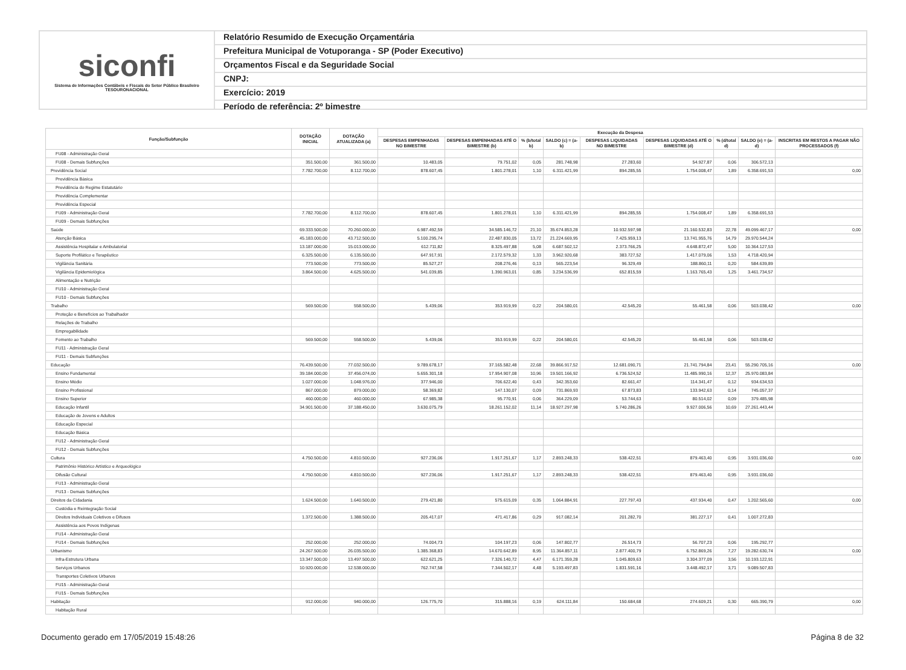siconfi
Sistema de Informações Contábeis e Fiscais do Setor Público Brasileiro
TESOURONACIONAL
Relatório Resumido de Execução Orçamentária
Prefeitura Municipal de Votuporanga - SP (Poder Executivo)
Orçamentos Fiscal e da Seguridade Social
CNPJ:
Exercício: 2019
Período de referência: 2º bimestre
| Função/Subfunção | DOTAÇÃO INICIAL | DOTAÇÃO ATUALIZADA (a) | Execução da Despesa | | | | | | | | |
| --- | --- | --- | --- | --- | --- | --- | --- | --- | --- | --- | --- |
| | | | DESPESAS EMPENHADAS NO BIMESTRE | DESPESAS EMPENHADAS ATÉ O BIMESTRE (b) | % (b/total b) | SALDO (c) = (a-b) | DESPESAS LIQUIDADAS NO BIMESTRE | DESPESAS LIQUIDADAS ATÉ O BIMESTRE (d) | % (d/total d) | SALDO (e) = (a-d) | INSCRITAS EM RESTOS A PAGAR NÃO PROCESSADOS (f) |
| FU08 - Administração Geral | | | | | | | | | | | |
| FU08 - Demais Subfunções | 351.500,00 | 361.500,00 | 10.483,05 | 79.751,02 | 0,05 | 281.748,98 | 27.283,60 | 54.927,87 | 0,06 | 306.572,13 | |
| Previdência Social | 7.782.700,00 | 8.112.700,00 | 878.607,45 | 1.801.278,01 | 1,10 | 6.311.421,99 | 894.285,55 | 1.754.008,47 | 1,89 | 6.358.691,53 | 0,00 |
| Previdência Básica | | | | | | | | | | | |
| Previdência do Regime Estatutário | | | | | | | | | | | |
| Previdência Complementar | | | | | | | | | | | |
| Previdência Especial | | | | | | | | | | | |
| FU09 - Administração Geral | 7.782.700,00 | 8.112.700,00 | 878.607,45 | 1.801.278,01 | 1,10 | 6.311.421,99 | 894.285,55 | 1.754.008,47 | 1,89 | 6.358.691,53 | |
| FU09 - Demais Subfunções | | | | | | | | | | | |
| Saúde | 69.333.500,00 | 70.260.000,00 | 6.987.492,59 | 34.585.146,72 | 21,10 | 35.674.853,28 | 10.932.597,98 | 21.160.532,83 | 22,78 | 49.099.467,17 | 0,00 |
| Atenção Básica | 45.183.000,00 | 43.712.500,00 | 5.100.295,74 | 22.487.830,05 | 13,72 | 21.224.669,95 | 7.425.959,13 | 13.741.955,76 | 14,79 | 29.970.544,24 | |
| Assistência Hospitalar e Ambulatorial | 13.187.000,00 | 15.013.000,00 | 612.711,82 | 8.325.497,88 | 5,08 | 6.687.502,12 | 2.373.766,25 | 4.648.872,47 | 5,00 | 10.364.127,53 | |
| Suporte Profilático e Terapêutico | 6.325.500,00 | 6.135.500,00 | 647.917,91 | 2.172.579,32 | 1,33 | 3.962.920,68 | 383.727,52 | 1.417.079,06 | 1,53 | 4.718.420,94 | |
| Vigilância Sanitária | 773.500,00 | 773.500,00 | 85.527,27 | 208.276,46 | 0,13 | 565.223,54 | 96.329,49 | 188.860,11 | 0,20 | 584.639,89 | |
| Vigilância Epidemiológica | 3.864.500,00 | 4.625.500,00 | 541.039,85 | 1.390.963,01 | 0,85 | 3.234.536,99 | 652.815,59 | 1.163.765,43 | 1,25 | 3.461.734,57 | |
| Alimentação e Nutrição | | | | | | | | | | | |
| FU10 - Administração Geral | | | | | | | | | | | |
| FU10 - Demais Subfunções | | | | | | | | | | | |
| Trabalho | 569.500,00 | 558.500,00 | 5.439,06 | 353.919,99 | 0,22 | 204.580,01 | 42.545,20 | 55.461,58 | 0,06 | 503.038,42 | 0,00 |
| Proteção e Benefícios ao Trabalhador | | | | | | | | | | | |
| Relações de Trabalho | | | | | | | | | | | |
| Empregabilidade | | | | | | | | | | | |
| Fomento ao Trabalho | 569.500,00 | 558.500,00 | 5.439,06 | 353.919,99 | 0,22 | 204.580,01 | 42.545,20 | 55.461,58 | 0,06 | 503.038,42 | |
| FU11 - Administração Geral | | | | | | | | | | | |
| FU11 - Demais Subfunções | | | | | | | | | | | |
| Educação | 76.439.500,00 | 77.032.500,00 | 9.789.678,17 | 37.165.582,48 | 22,68 | 39.866.917,52 | 12.681.090,71 | 21.741.794,84 | 23,41 | 55.290.705,16 | 0,00 |
| Ensino Fundamental | 39.184.000,00 | 37.456.074,00 | 5.655.301,18 | 17.954.907,08 | 10,96 | 19.501.166,92 | 6.736.524,52 | 11.485.990,16 | 12,37 | 25.970.083,84 | |
| Ensino Médio | 1.027.000,00 | 1.048.976,00 | 377.946,00 | 706.622,40 | 0,43 | 342.353,60 | 82.661,47 | 114.341,47 | 0,12 | 934.634,53 | |
| Ensino Profissional | 867.000,00 | 879.000,00 | 58.369,82 | 147.130,07 | 0,09 | 731.869,93 | 67.873,83 | 133.942,63 | 0,14 | 745.057,37 | |
| Ensino Superior | 460.000,00 | 460.000,00 | 67.985,38 | 95.770,91 | 0,06 | 364.229,09 | 53.744,63 | 80.514,02 | 0,09 | 379.485,98 | |
| Educação Infantil | 34.901.500,00 | 37.188.450,00 | 3.630.075,79 | 18.261.152,02 | 11,14 | 18.927.297,98 | 5.740.286,26 | 9.927.006,56 | 10,69 | 27.261.443,44 | |
| Educação de Jovens e Adultos | | | | | | | | | | | |
| Educação Especial | | | | | | | | | | | |
| Educação Básica | | | | | | | | | | | |
| FU12 - Administração Geral | | | | | | | | | | | |
| FU12 - Demais Subfunções | | | | | | | | | | | |
| Cultura | 4.750.500,00 | 4.810.500,00 | 927.236,06 | 1.917.251,67 | 1,17 | 2.893.248,33 | 538.422,51 | 879.463,40 | 0,95 | 3.931.036,60 | 0,00 |
| Patrimônio Histórico Artístico e Arqueológico | | | | | | | | | | | |
| Difusão Cultural | 4.750.500,00 | 4.810.500,00 | 927.236,06 | 1.917.251,67 | 1,17 | 2.893.248,33 | 538.422,51 | 879.463,40 | 0,95 | 3.931.036,60 | |
| FU13 - Administração Geral | | | | | | | | | | | |
| FU13 - Demais Subfunções | | | | | | | | | | | |
| Direitos da Cidadania | 1.624.500,00 | 1.640.500,00 | 279.421,80 | 575.615,09 | 0,35 | 1.064.884,91 | 227.797,43 | 437.934,40 | 0,47 | 1.202.565,60 | 0,00 |
| Custódia e Reintegração Social | | | | | | | | | | | |
| Direitos Individuais Coletivos e Difusos | 1.372.500,00 | 1.388.500,00 | 205.417,07 | 471.417,86 | 0,29 | 917.082,14 | 201.282,70 | 381.227,17 | 0,41 | 1.007.272,83 | |
| Assistência aos Povos Indígenas | | | | | | | | | | | |
| FU14 - Administração Geral | | | | | | | | | | | |
| FU14 - Demais Subfunções | 252.000,00 | 252.000,00 | 74.004,73 | 104.197,23 | 0,06 | 147.802,77 | 26.514,73 | 56.707,23 | 0,06 | 195.292,77 | |
| Urbanismo | 24.267.500,00 | 26.035.500,00 | 1.385.368,83 | 14.670.642,89 | 8,95 | 11.364.857,11 | 2.877.400,79 | 6.752.869,26 | 7,27 | 19.282.630,74 | 0,00 |
| Infra-Estrutura Urbana | 13.347.500,00 | 13.497.500,00 | 622.621,25 | 7.326.140,72 | 4,47 | 6.171.359,28 | 1.045.809,63 | 3.304.377,09 | 3,56 | 10.193.122,91 | |
| Serviços Urbanos | 10.920.000,00 | 12.538.000,00 | 762.747,58 | 7.344.502,17 | 4,48 | 5.193.497,83 | 1.831.591,16 | 3.448.492,17 | 3,71 | 9.089.507,83 | |
| Transportes Coletivos Urbanos | | | | | | | | | | | |
| FU15 - Administração Geral | | | | | | | | | | | |
| FU15 - Demais Subfunções | | | | | | | | | | | |
| Habitação | 912.000,00 | 940.000,00 | 126.775,70 | 315.888,16 | 0,19 | 624.111,84 | 150.684,68 | 274.609,21 | 0,30 | 665.390,79 | 0,00 |
| Habitação Rural | | | | | | | | | | | |
Documento gerado em 17/05/2019 15:48:26 Página 8 de 32